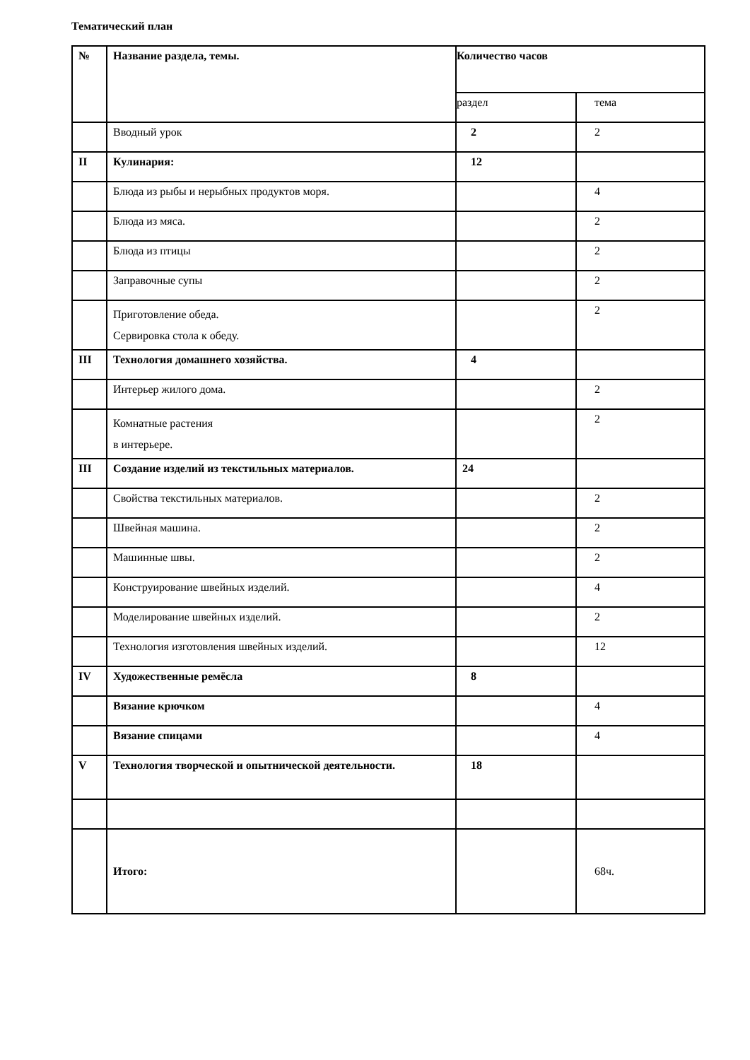Тематический план
| № | Название раздела, темы. | Количество часов | |
| --- | --- | --- | --- |
| | | раздел | тема |
| | Вводный урок | 2 | 2 |
| II | Кулинария: | 12 | |
| | Блюда из рыбы и нерыбных продуктов моря. | | 4 |
| | Блюда из мяса. | | 2 |
| | Блюда из птицы | | 2 |
| | Заправочные супы | | 2 |
| | Приготовление обеда. Сервировка стола к обеду. | | 2 |
| III | Технология домашнего хозяйства. | 4 | |
| | Интерьер жилого дома. | | 2 |
| | Комнатные растения в интерьере. | | 2 |
| III | Создание изделий из текстильных материалов. | 24 | |
| | Свойства текстильных материалов. | | 2 |
| | Швейная машина. | | 2 |
| | Машинные швы. | | 2 |
| | Конструирование швейных изделий. | | 4 |
| | Моделирование швейных изделий. | | 2 |
| | Технология изготовления швейных изделий. | | 12 |
| IV | Художественные ремёсла | 8 | |
| | Вязание крючком | | 4 |
| | Вязание спицами | | 4 |
| V | Технология творческой и опытнической деятельности. | 18 | |
| | Итого: | | 68ч. |